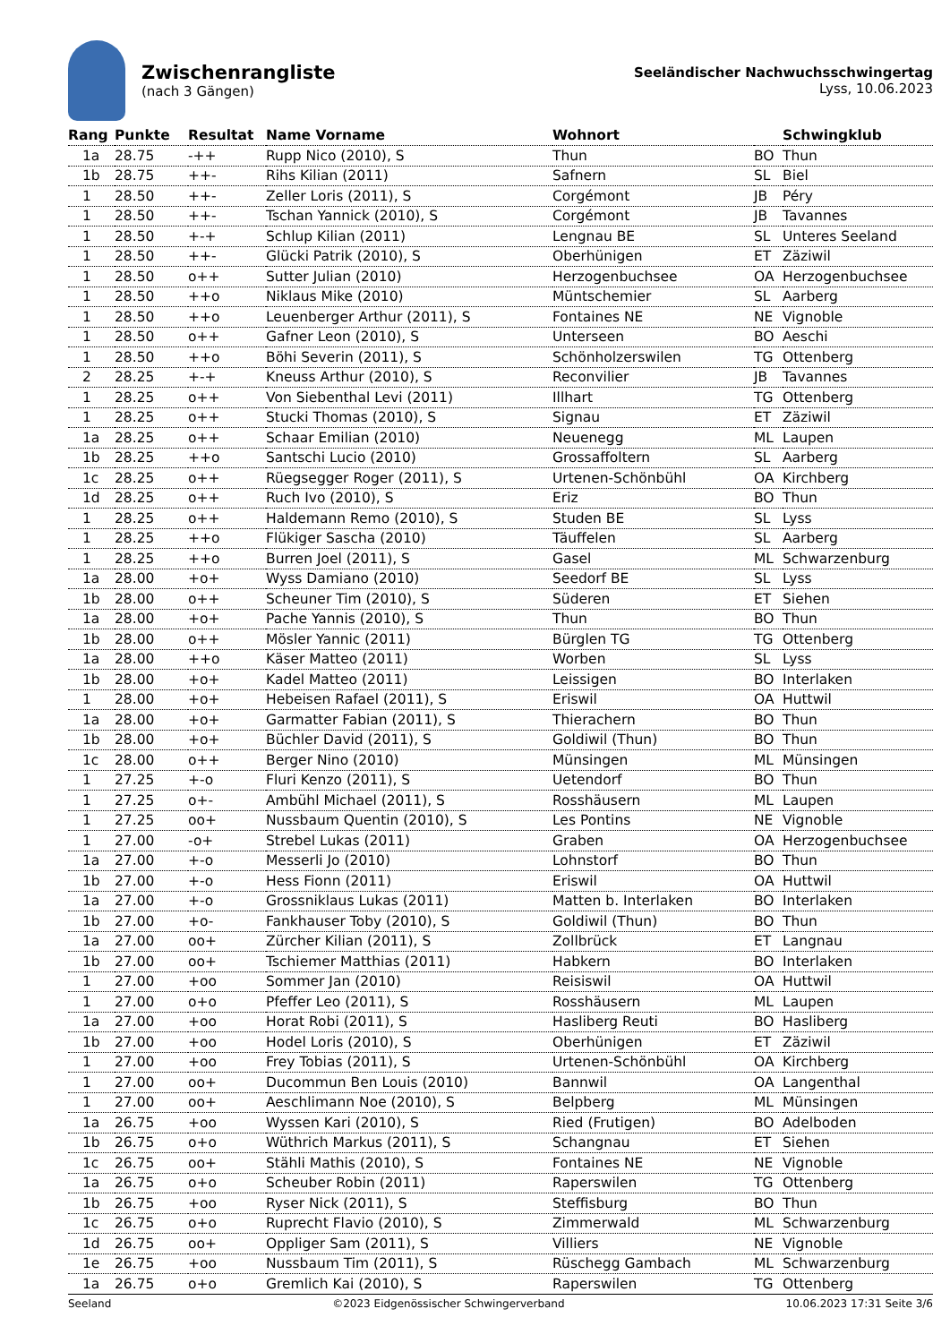Zwischenrangliste
(nach 3 Gängen)
Seeländischer Nachwuchsschwingertag
Lyss, 10.06.2023
| Rang | Punkte | Resultat | Name Vorname | Wohnort | | Schwingklub |
| --- | --- | --- | --- | --- | --- | --- |
| 1a | 28.75 | -++ | Rupp Nico (2010), S | Thun | BO | Thun |
| 1b | 28.75 | ++- | Rihs Kilian (2011) | Safnern | SL | Biel |
| 1 | 28.50 | ++- | Zeller Loris (2011), S | Corgémont | JB | Péry |
| 1 | 28.50 | ++- | Tschan Yannick (2010), S | Corgémont | JB | Tavannes |
| 1 | 28.50 | +-+ | Schlup Kilian (2011) | Lengnau BE | SL | Unteres Seeland |
| 1 | 28.50 | ++- | Glücki Patrik (2010), S | Oberhünigen | ET | Zäziwil |
| 1 | 28.50 | o++ | Sutter Julian (2010) | Herzogenbuchsee | OA | Herzogenbuchsee |
| 1 | 28.50 | ++o | Niklaus Mike (2010) | Müntschemier | SL | Aarberg |
| 1 | 28.50 | ++o | Leuenberger Arthur (2011), S | Fontaines NE | NE | Vignoble |
| 1 | 28.50 | o++ | Gafner Leon (2010), S | Unterseen | BO | Aeschi |
| 1 | 28.50 | ++o | Böhi Severin (2011), S | Schönholzerswilen | TG | Ottenberg |
| 2 | 28.25 | +-+ | Kneuss Arthur (2010), S | Reconvilier | JB | Tavannes |
| 1 | 28.25 | o++ | Von Siebenthal Levi (2011) | Illhart | TG | Ottenberg |
| 1 | 28.25 | o++ | Stucki Thomas (2010), S | Signau | ET | Zäziwil |
| 1a | 28.25 | o++ | Schaar Emilian (2010) | Neuenegg | ML | Laupen |
| 1b | 28.25 | ++o | Santschi Lucio (2010) | Grossaffoltern | SL | Aarberg |
| 1c | 28.25 | o++ | Rüegsegger Roger (2011), S | Urtenen-Schönbühl | OA | Kirchberg |
| 1d | 28.25 | o++ | Ruch Ivo (2010), S | Eriz | BO | Thun |
| 1 | 28.25 | o++ | Haldemann Remo (2010), S | Studen BE | SL | Lyss |
| 1 | 28.25 | ++o | Flükiger Sascha (2010) | Täuffelen | SL | Aarberg |
| 1 | 28.25 | ++o | Burren Joel (2011), S | Gasel | ML | Schwarzenburg |
| 1a | 28.00 | +o+ | Wyss Damiano (2010) | Seedorf BE | SL | Lyss |
| 1b | 28.00 | o++ | Scheuner Tim (2010), S | Süderen | ET | Siehen |
| 1a | 28.00 | +o+ | Pache Yannis (2010), S | Thun | BO | Thun |
| 1b | 28.00 | o++ | Mösler Yannic (2011) | Bürglen TG | TG | Ottenberg |
| 1a | 28.00 | ++o | Käser Matteo (2011) | Worben | SL | Lyss |
| 1b | 28.00 | +o+ | Kadel Matteo (2011) | Leissigen | BO | Interlaken |
| 1 | 28.00 | +o+ | Hebeisen Rafael (2011), S | Eriswil | OA | Huttwil |
| 1a | 28.00 | +o+ | Garmatter Fabian (2011), S | Thierachern | BO | Thun |
| 1b | 28.00 | +o+ | Büchler David (2011), S | Goldiwil (Thun) | BO | Thun |
| 1c | 28.00 | o++ | Berger Nino (2010) | Münsingen | ML | Münsingen |
| 1 | 27.25 | +-o | Fluri Kenzo (2011), S | Uetendorf | BO | Thun |
| 1 | 27.25 | o+- | Ambühl Michael (2011), S | Rosshäusern | ML | Laupen |
| 1 | 27.25 | oo+ | Nussbaum Quentin (2010), S | Les Pontins | NE | Vignoble |
| 1 | 27.00 | -o+ | Strebel Lukas (2011) | Graben | OA | Herzogenbuchsee |
| 1a | 27.00 | +-o | Messerli Jo (2010) | Lohnstorf | BO | Thun |
| 1b | 27.00 | +-o | Hess Fionn (2011) | Eriswil | OA | Huttwil |
| 1a | 27.00 | +-o | Grossniklaus Lukas (2011) | Matten b. Interlaken | BO | Interlaken |
| 1b | 27.00 | +o- | Fankhauser Toby (2010), S | Goldiwil (Thun) | BO | Thun |
| 1a | 27.00 | oo+ | Zürcher Kilian (2011), S | Zollbrück | ET | Langnau |
| 1b | 27.00 | oo+ | Tschiemer Matthias (2011) | Habkern | BO | Interlaken |
| 1 | 27.00 | +oo | Sommer Jan (2010) | Reisiswil | OA | Huttwil |
| 1 | 27.00 | o+o | Pfeffer Leo (2011), S | Rosshäusern | ML | Laupen |
| 1a | 27.00 | +oo | Horat Robi (2011), S | Hasliberg Reuti | BO | Hasliberg |
| 1b | 27.00 | +oo | Hodel Loris (2010), S | Oberhünigen | ET | Zäziwil |
| 1 | 27.00 | +oo | Frey Tobias (2011), S | Urtenen-Schönbühl | OA | Kirchberg |
| 1 | 27.00 | oo+ | Ducommun Ben Louis (2010) | Bannwil | OA | Langenthal |
| 1 | 27.00 | oo+ | Aeschlimann Noe (2010), S | Belpberg | ML | Münsingen |
| 1a | 26.75 | +oo | Wyssen Kari (2010), S | Ried (Frutigen) | BO | Adelboden |
| 1b | 26.75 | o+o | Wüthrich Markus (2011), S | Schangnau | ET | Siehen |
| 1c | 26.75 | oo+ | Stähli Mathis (2010), S | Fontaines NE | NE | Vignoble |
| 1a | 26.75 | o+o | Scheuber Robin (2011) | Raperswilen | TG | Ottenberg |
| 1b | 26.75 | +oo | Ryser Nick (2011), S | Steffisburg | BO | Thun |
| 1c | 26.75 | o+o | Ruprecht Flavio (2010), S | Zimmerwald | ML | Schwarzenburg |
| 1d | 26.75 | oo+ | Oppliger Sam (2011), S | Villiers | NE | Vignoble |
| 1e | 26.75 | +oo | Nussbaum Tim (2011), S | Rüschegg Gambach | ML | Schwarzenburg |
| 1a | 26.75 | o+o | Gremlich Kai (2010), S | Raperswilen | TG | Ottenberg |
Seeland ©2023 Eidgenössischer Schwingerverband 10.06.2023 17:31 Seite 3/6